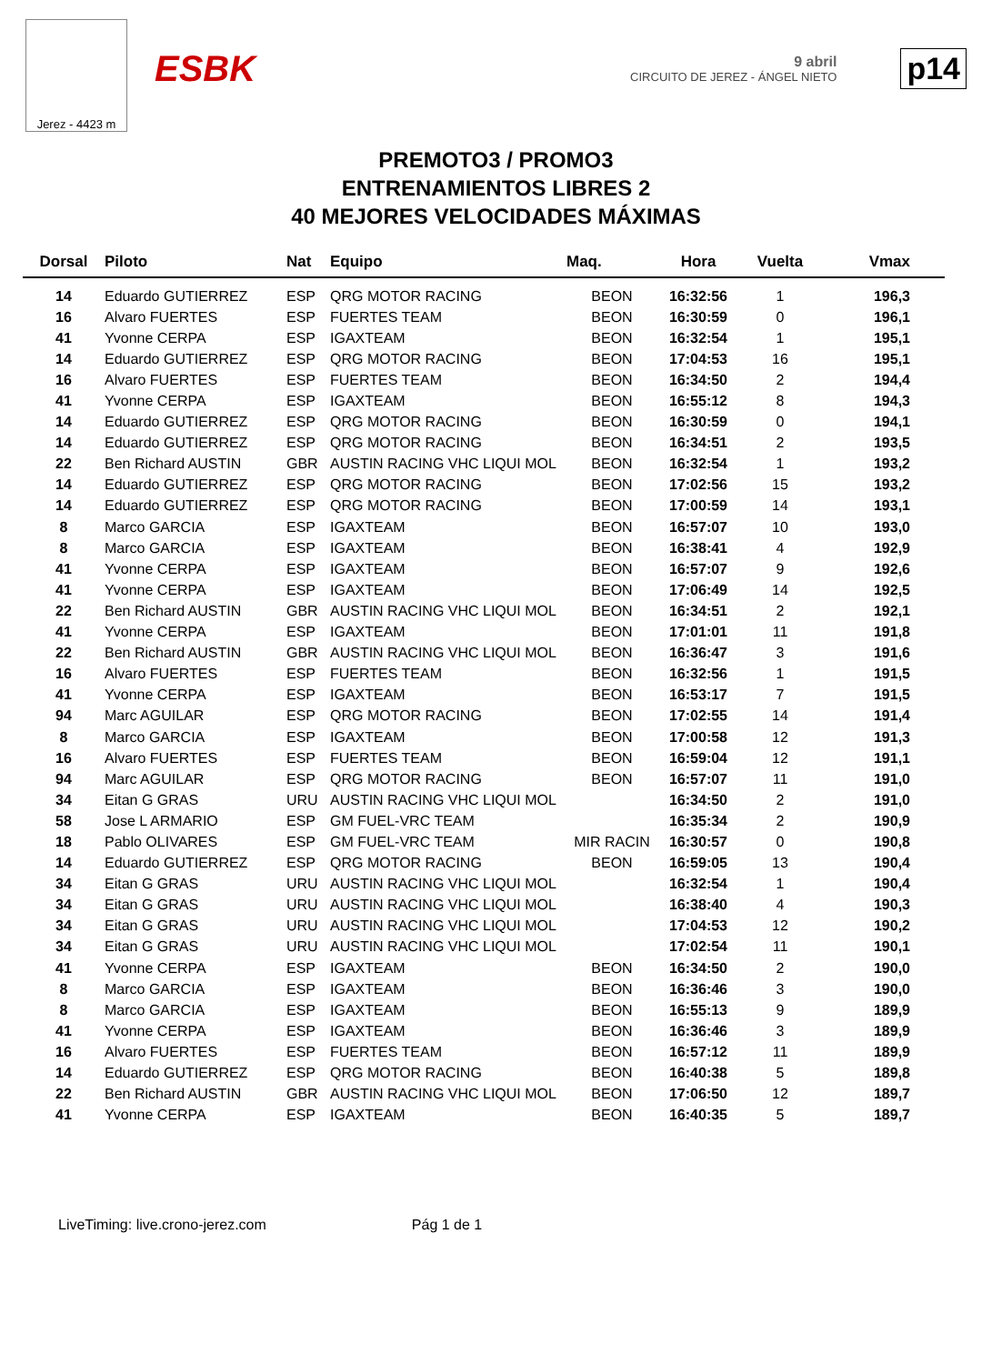Jerez - 4423 m
ESBK
9 abril
CIRCUITO DE JEREZ - ÁNGEL NIETO
p14
PREMOTO3 / PROMO3
ENTRENAMIENTOS LIBRES 2
40 MEJORES VELOCIDADES MÁXIMAS
| Dorsal | Piloto | Nat | Equipo | Maq. | Hora | Vuelta | Vmax |
| --- | --- | --- | --- | --- | --- | --- | --- |
| 14 | Eduardo GUTIERREZ | ESP | QRG MOTOR RACING | BEON | 16:32:56 | 1 | 196,3 |
| 16 | Alvaro FUERTES | ESP | FUERTES TEAM | BEON | 16:30:59 | 0 | 196,1 |
| 41 | Yvonne CERPA | ESP | IGAXTEAM | BEON | 16:32:54 | 1 | 195,1 |
| 14 | Eduardo GUTIERREZ | ESP | QRG MOTOR RACING | BEON | 17:04:53 | 16 | 195,1 |
| 16 | Alvaro FUERTES | ESP | FUERTES TEAM | BEON | 16:34:50 | 2 | 194,4 |
| 41 | Yvonne CERPA | ESP | IGAXTEAM | BEON | 16:55:12 | 8 | 194,3 |
| 14 | Eduardo GUTIERREZ | ESP | QRG MOTOR RACING | BEON | 16:30:59 | 0 | 194,1 |
| 14 | Eduardo GUTIERREZ | ESP | QRG MOTOR RACING | BEON | 16:34:51 | 2 | 193,5 |
| 22 | Ben Richard AUSTIN | GBR | AUSTIN RACING VHC LIQUI MOL | BEON | 16:32:54 | 1 | 193,2 |
| 14 | Eduardo GUTIERREZ | ESP | QRG MOTOR RACING | BEON | 17:02:56 | 15 | 193,2 |
| 14 | Eduardo GUTIERREZ | ESP | QRG MOTOR RACING | BEON | 17:00:59 | 14 | 193,1 |
| 8 | Marco GARCIA | ESP | IGAXTEAM | BEON | 16:57:07 | 10 | 193,0 |
| 8 | Marco GARCIA | ESP | IGAXTEAM | BEON | 16:38:41 | 4 | 192,9 |
| 41 | Yvonne CERPA | ESP | IGAXTEAM | BEON | 16:57:07 | 9 | 192,6 |
| 41 | Yvonne CERPA | ESP | IGAXTEAM | BEON | 17:06:49 | 14 | 192,5 |
| 22 | Ben Richard AUSTIN | GBR | AUSTIN RACING VHC LIQUI MOL | BEON | 16:34:51 | 2 | 192,1 |
| 41 | Yvonne CERPA | ESP | IGAXTEAM | BEON | 17:01:01 | 11 | 191,8 |
| 22 | Ben Richard AUSTIN | GBR | AUSTIN RACING VHC LIQUI MOL | BEON | 16:36:47 | 3 | 191,6 |
| 16 | Alvaro FUERTES | ESP | FUERTES TEAM | BEON | 16:32:56 | 1 | 191,5 |
| 41 | Yvonne CERPA | ESP | IGAXTEAM | BEON | 16:53:17 | 7 | 191,5 |
| 94 | Marc AGUILAR | ESP | QRG MOTOR RACING | BEON | 17:02:55 | 14 | 191,4 |
| 8 | Marco GARCIA | ESP | IGAXTEAM | BEON | 17:00:58 | 12 | 191,3 |
| 16 | Alvaro FUERTES | ESP | FUERTES TEAM | BEON | 16:59:04 | 12 | 191,1 |
| 94 | Marc AGUILAR | ESP | QRG MOTOR RACING | BEON | 16:57:07 | 11 | 191,0 |
| 34 | Eitan G GRAS | URU | AUSTIN RACING VHC LIQUI MOL | | 16:34:50 | 2 | 191,0 |
| 58 | Jose L ARMARIO | ESP | GM FUEL-VRC TEAM | | 16:35:34 | 2 | 190,9 |
| 18 | Pablo OLIVARES | ESP | GM FUEL-VRC TEAM | MIR RACIN | 16:30:57 | 0 | 190,8 |
| 14 | Eduardo GUTIERREZ | ESP | QRG MOTOR RACING | BEON | 16:59:05 | 13 | 190,4 |
| 34 | Eitan G GRAS | URU | AUSTIN RACING VHC LIQUI MOL | | 16:32:54 | 1 | 190,4 |
| 34 | Eitan G GRAS | URU | AUSTIN RACING VHC LIQUI MOL | | 16:38:40 | 4 | 190,3 |
| 34 | Eitan G GRAS | URU | AUSTIN RACING VHC LIQUI MOL | | 17:04:53 | 12 | 190,2 |
| 34 | Eitan G GRAS | URU | AUSTIN RACING VHC LIQUI MOL | | 17:02:54 | 11 | 190,1 |
| 41 | Yvonne CERPA | ESP | IGAXTEAM | BEON | 16:34:50 | 2 | 190,0 |
| 8 | Marco GARCIA | ESP | IGAXTEAM | BEON | 16:36:46 | 3 | 190,0 |
| 8 | Marco GARCIA | ESP | IGAXTEAM | BEON | 16:55:13 | 9 | 189,9 |
| 41 | Yvonne CERPA | ESP | IGAXTEAM | BEON | 16:36:46 | 3 | 189,9 |
| 16 | Alvaro FUERTES | ESP | FUERTES TEAM | BEON | 16:57:12 | 11 | 189,9 |
| 14 | Eduardo GUTIERREZ | ESP | QRG MOTOR RACING | BEON | 16:40:38 | 5 | 189,8 |
| 22 | Ben Richard AUSTIN | GBR | AUSTIN RACING VHC LIQUI MOL | BEON | 17:06:50 | 12 | 189,7 |
| 41 | Yvonne CERPA | ESP | IGAXTEAM | BEON | 16:40:35 | 5 | 189,7 |
LiveTiming: live.crono-jerez.com
Pág 1 de 1